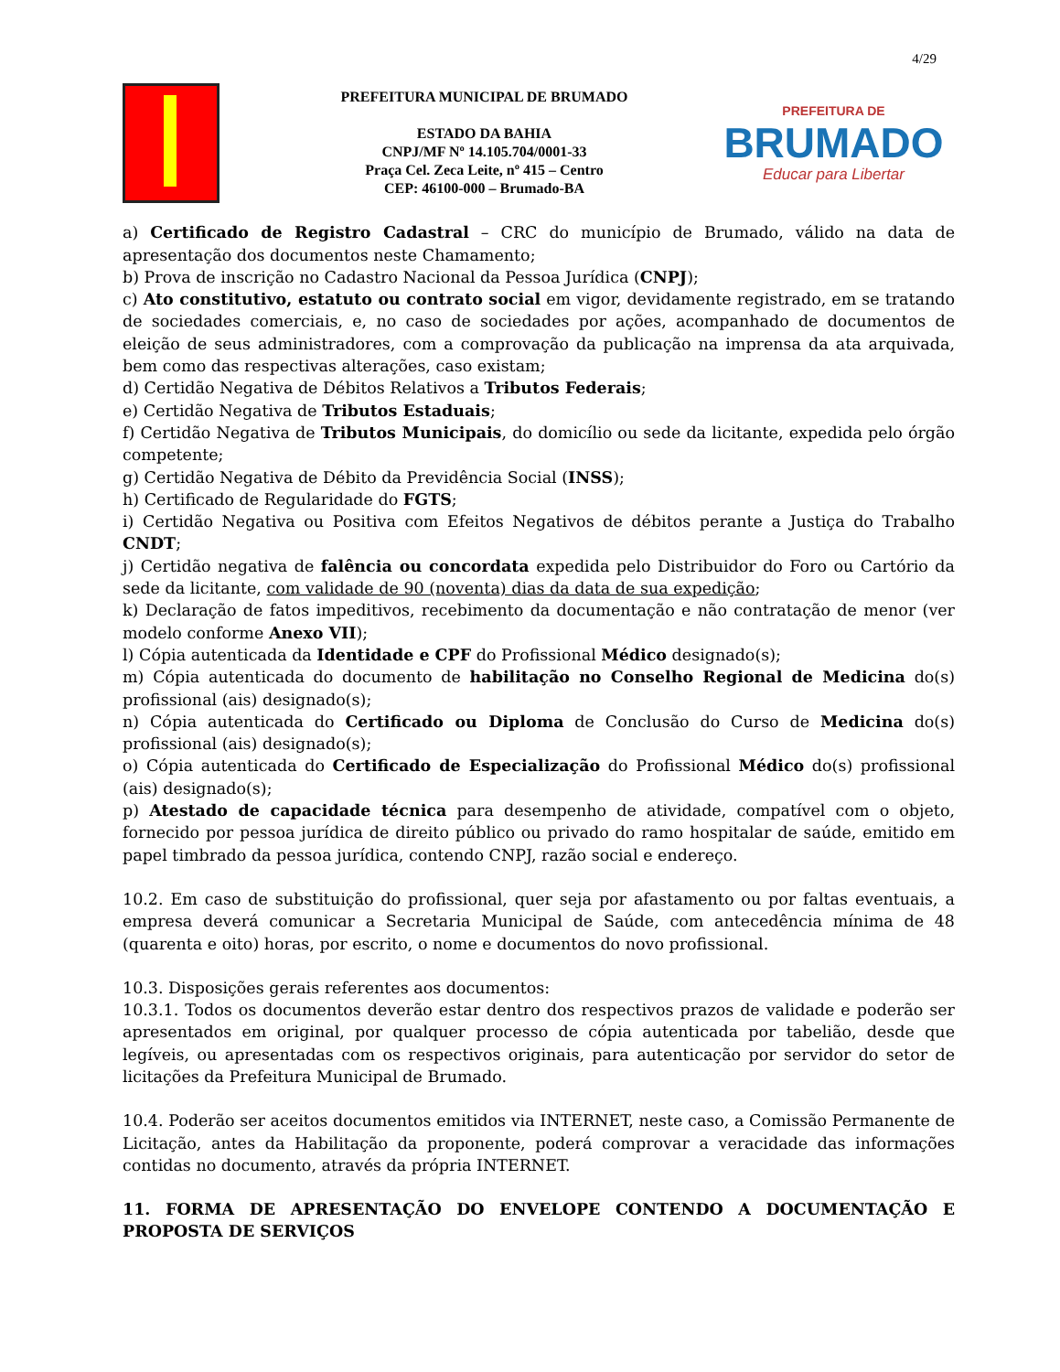4/29
PREFEITURA MUNICIPAL DE BRUMADO
ESTADO DA BAHIA
CNPJ/MF Nº 14.105.704/0001-33
Praça Cel. Zeca Leite, nº 415 – Centro
CEP: 46100-000 – Brumado-BA
PREFEITURA DE
BRUMADO
Educar para Libertar
a) Certificado de Registro Cadastral – CRC do município de Brumado, válido na data de apresentação dos documentos neste Chamamento;
b) Prova de inscrição no Cadastro Nacional da Pessoa Jurídica (CNPJ);
c) Ato constitutivo, estatuto ou contrato social em vigor, devidamente registrado, em se tratando de sociedades comerciais, e, no caso de sociedades por ações, acompanhado de documentos de eleição de seus administradores, com a comprovação da publicação na imprensa da ata arquivada, bem como das respectivas alterações, caso existam;
d) Certidão Negativa de Débitos Relativos a Tributos Federais;
e) Certidão Negativa de Tributos Estaduais;
f) Certidão Negativa de Tributos Municipais, do domicílio ou sede da licitante, expedida pelo órgão competente;
g) Certidão Negativa de Débito da Previdência Social (INSS);
h) Certificado de Regularidade do FGTS;
i) Certidão Negativa ou Positiva com Efeitos Negativos de débitos perante a Justiça do Trabalho CNDT;
j) Certidão negativa de falência ou concordata expedida pelo Distribuidor do Foro ou Cartório da sede da licitante, com validade de 90 (noventa) dias da data de sua expedição;
k) Declaração de fatos impeditivos, recebimento da documentação e não contratação de menor (ver modelo conforme Anexo VII);
l) Cópia autenticada da Identidade e CPF do Profissional Médico designado(s);
m) Cópia autenticada do documento de habilitação no Conselho Regional de Medicina do(s) profissional (ais) designado(s);
n) Cópia autenticada do Certificado ou Diploma de Conclusão do Curso de Medicina do(s) profissional (ais) designado(s);
o) Cópia autenticada do Certificado de Especialização do Profissional Médico do(s) profissional (ais) designado(s);
p) Atestado de capacidade técnica para desempenho de atividade, compatível com o objeto, fornecido por pessoa jurídica de direito público ou privado do ramo hospitalar de saúde, emitido em papel timbrado da pessoa jurídica, contendo CNPJ, razão social e endereço.
10.2. Em caso de substituição do profissional, quer seja por afastamento ou por faltas eventuais, a empresa deverá comunicar a Secretaria Municipal de Saúde, com antecedência mínima de 48 (quarenta e oito) horas, por escrito, o nome e documentos do novo profissional.
10.3. Disposições gerais referentes aos documentos:
10.3.1. Todos os documentos deverão estar dentro dos respectivos prazos de validade e poderão ser apresentados em original, por qualquer processo de cópia autenticada por tabelião, desde que legíveis, ou apresentadas com os respectivos originais, para autenticação por servidor do setor de licitações da Prefeitura Municipal de Brumado.
10.4. Poderão ser aceitos documentos emitidos via INTERNET, neste caso, a Comissão Permanente de Licitação, antes da Habilitação da proponente, poderá comprovar a veracidade das informações contidas no documento, através da própria INTERNET.
11. FORMA DE APRESENTAÇÃO DO ENVELOPE CONTENDO A DOCUMENTAÇÃO E PROPOSTA DE SERVIÇOS